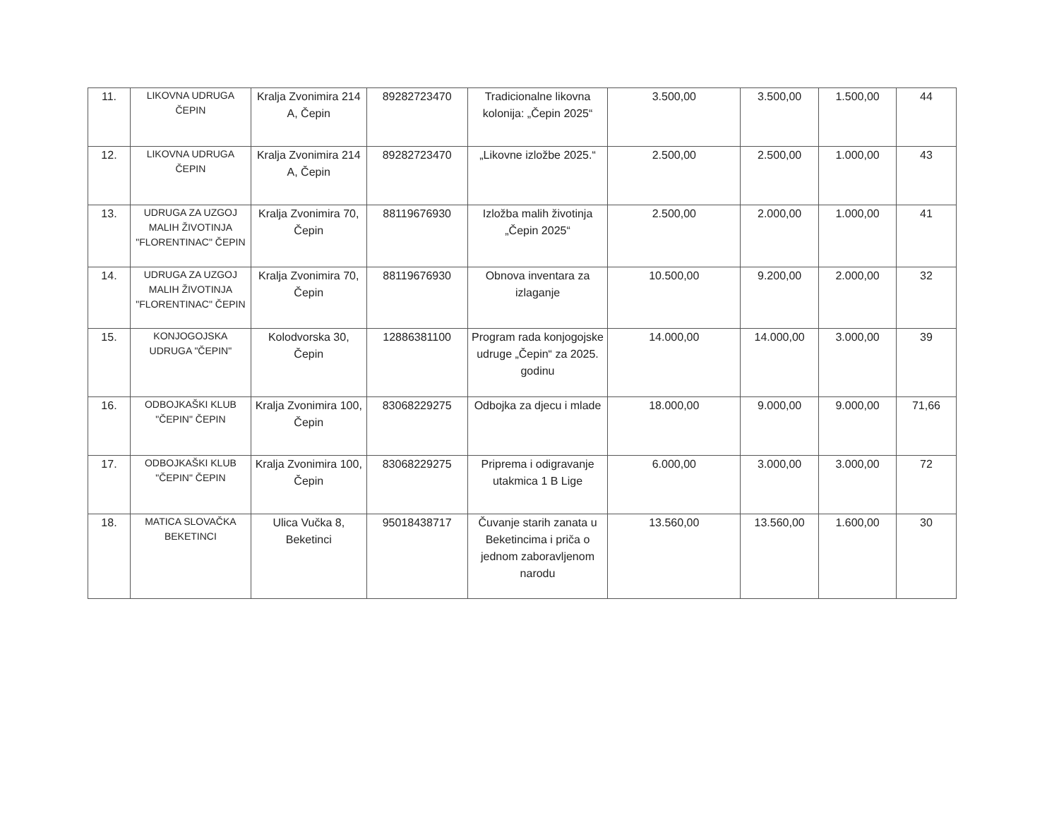| 11. | LIKOVNA UDRUGA ČEPIN | Kralja Zvonimira 214 A, Čepin | 89282723470 | Tradicionalne likovna kolonija: „Čepin 2025“ | 3.500,00 | 3.500,00 | 1.500,00 | 44 |
| 12. | LIKOVNA UDRUGA ČEPIN | Kralja Zvonimira 214 A, Čepin | 89282723470 | „Likovne izložbe 2025.“ | 2.500,00 | 2.500,00 | 1.000,00 | 43 |
| 13. | UDRUGA ZA UZGOJ MALIH ŽIVOTINJA "FLORENTINAC" ČEPIN | Kralja Zvonimira 70, Čepin | 88119676930 | Izložba malih životinja „Čepin 2025“ | 2.500,00 | 2.000,00 | 1.000,00 | 41 |
| 14. | UDRUGA ZA UZGOJ MALIH ŽIVOTINJA "FLORENTINAC" ČEPIN | Kralja Zvonimira 70, Čepin | 88119676930 | Obnova inventara za izlaganje | 10.500,00 | 9.200,00 | 2.000,00 | 32 |
| 15. | KONJOGOJSKA UDRUGA "ČEPIN" | Kolodvorska 30, Čepin | 12886381100 | Program rada konjogojske udruge „Čepin“ za 2025. godinu | 14.000,00 | 14.000,00 | 3.000,00 | 39 |
| 16. | ODBOJKAŠKI KLUB "ČEPIN" ČEPIN | Kralja Zvonimira 100, Čepin | 83068229275 | Odbojka za djecu i mlade | 18.000,00 | 9.000,00 | 9.000,00 | 71,66 |
| 17. | ODBOJKAŠKI KLUB "ČEPIN" ČEPIN | Kralja Zvonimira 100, Čepin | 83068229275 | Priprema i odigravanje utakmica 1 B Lige | 6.000,00 | 3.000,00 | 3.000,00 | 72 |
| 18. | MATICA SLOVAČKA BEKETINCI | Ulica Vučka 8, Beketinci | 95018438717 | Čuvanje starih zanata u Beketincima i priča o jednom zaboravljenom narodu | 13.560,00 | 13.560,00 | 1.600,00 | 30 |